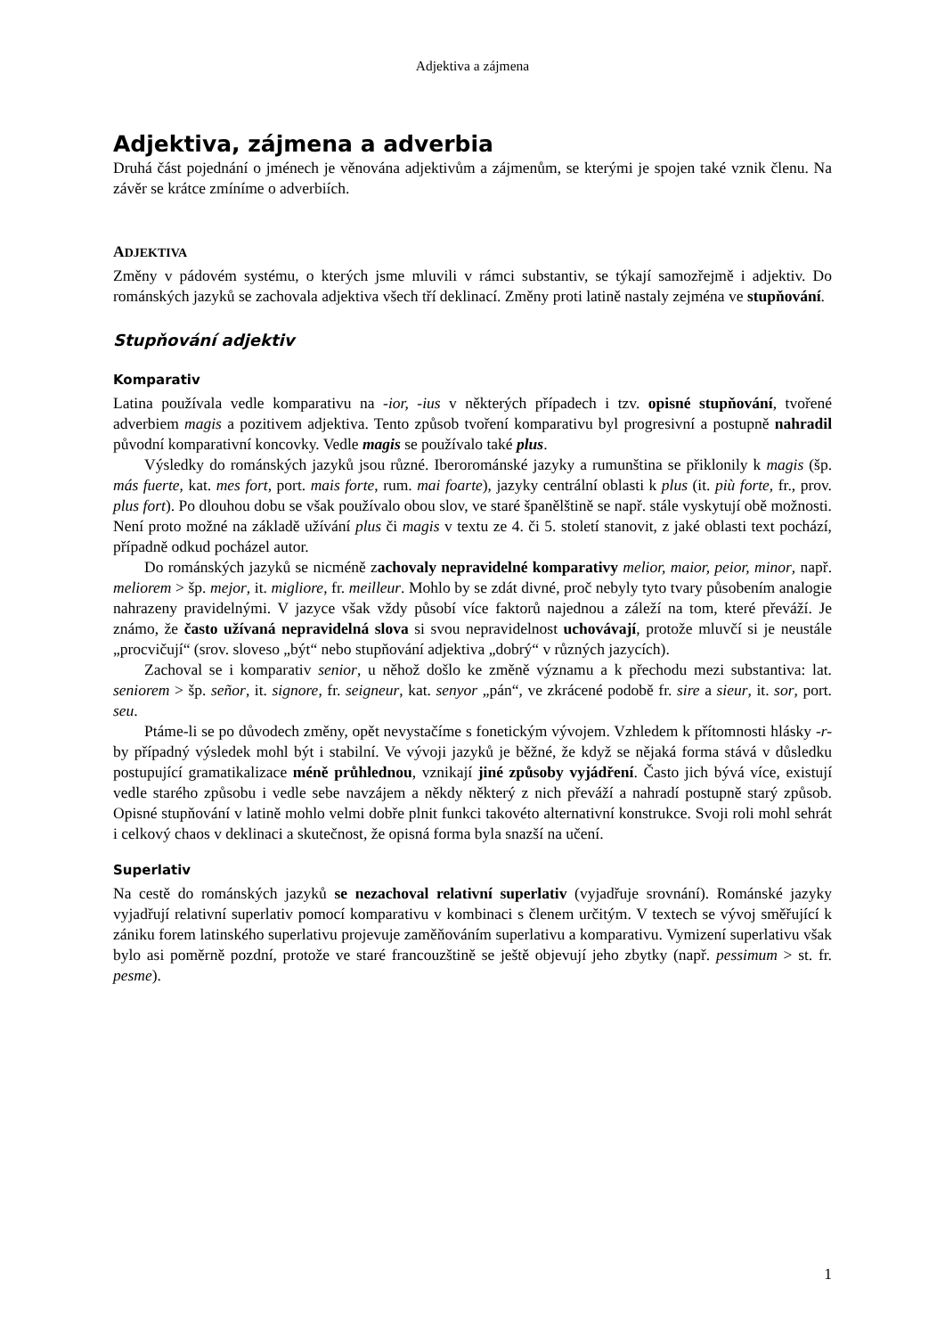Adjektiva a zájmena
Adjektiva, zájmena a adverbia
Druhá část pojednání o jménech je věnována adjektivům a zájmenům, se kterými je spojen také vznik členu. Na závěr se krátce zmíníme o adverbiích.
ADJEKTIVA
Změny v pádovém systému, o kterých jsme mluvili v rámci substantiv, se týkají samozřejmě i adjektiv. Do románských jazyků se zachovala adjektiva všech tří deklinací. Změny proti latině nastaly zejména ve stupňování.
Stupňování adjektiv
Komparativ
Latina používala vedle komparativu na -ior, -ius v některých případech i tzv. opisné stupňování, tvořené adverbiem magis a pozitivem adjektiva. Tento způsob tvoření komparativu byl progresivní a postupně nahradil původní komparativní koncovky. Vedle magis se používalo také plus.
Výsledky do románských jazyků jsou různé. Iberorománské jazyky a rumunština se přiklonily k magis (šp. más fuerte, kat. mes fort, port. mais forte, rum. mai foarte), jazyky centrální oblasti k plus (it. più forte, fr., prov. plus fort). Po dlouhou dobu se však používalo obou slov, ve staré španělštině se např. stále vyskytují obě možnosti. Není proto možné na základě užívání plus či magis v textu ze 4. či 5. století stanovit, z jaké oblasti text pochází, případně odkud pocházel autor.
Do románských jazyků se nicméně zachovaly nepravidelné komparativy melior, maior, peior, minor, např. meliorem > šp. mejor, it. migliore, fr. meilleur. Mohlo by se zdát divné, proč nebyly tyto tvary působením analogie nahrazeny pravidelnými. V jazyce však vždy působí více faktorů najednou a záleží na tom, které převáží. Je známo, že často užívaná nepravidelná slova si svou nepravidelnost uchovávají, protože mluvčí si je neustále „procvičují“ (srov. sloveso „být“ nebo stupňování adjektiva „dobrý“ v různých jazycích).
Zachoval se i komparativ senior, u něhož došlo ke změně významu a k přechodu mezi substantiva: lat. seniorem > šp. señor, it. signore, fr. seigneur, kat. senyor „pán“, ve zkrácené podobě fr. sire a sieur, it. sor, port. seu.
Ptáme-li se po důvodech změny, opět nevystačíme s fonetickým vývojem. Vzhledem k přítomnosti hlásky -r- by případný výsledek mohl být i stabilní. Ve vývoji jazyků je běžné, že když se nějaká forma stává v důsledku postupující gramatikalizace méně průhlednou, vznikají jiné způsoby vyjádření. Často jich bývá více, existují vedle starého způsobu i vedle sebe navzájem a někdy některý z nich převáží a nahradí postupně starý způsob. Opisné stupňování v latině mohlo velmi dobře plnit funkci takovéto alternativní konstrukce. Svoji roli mohl sehrát i celkový chaos v deklinaci a skutečnost, že opisná forma byla snazší na učení.
Superlativ
Na cestě do románských jazyků se nezachoval relativní superlativ (vyjadřuje srovnání). Románské jazyky vyjadřují relativní superlativ pomocí komparativu v kombinaci s členem určitým. V textech se vývoj směřující k zániku forem latinského superlativu projevuje zaměňováním superlativu a komparativu. Vymizení superlativu však bylo asi poměrně pozdní, protože ve staré francouzštině se ještě objevují jeho zbytky (např. pessimum > st. fr. pesme).
1